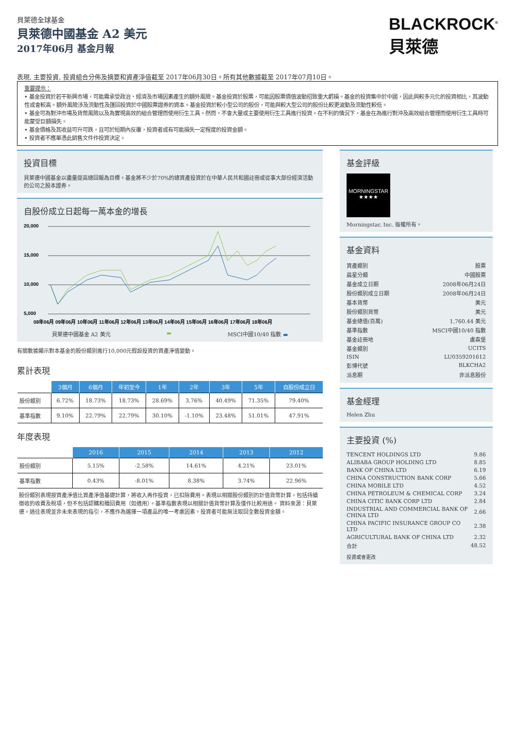貝萊德全球基金
貝萊德中國基金 A2 美元
2017年06月 基金月報
BLACKROCK<sup>®</sup>
貝萊德
表現, 主要投資, 投資組合分佈及摘要和資產淨值截至 2017年06月30日。所有其他數據截至 2017年07月10日。
重要提示：
• 基金投資於若干新興市場，可能需承受政治、經濟及市場因素產生的額外風險。基金投資於股票，可能因股票價值波動招致重大虧損。基金的投資集中於中國，因此與較多元化的投資相比，其波動性或會較高。額外風險涉及流動性及匯回投資於中國股票證券的資本。基金投資於較小型公司的股份，可能與較大型公司的股份比較更波動及流動性較低。
• 基金可為對沖市場及貨幣風險以及為實現高效的組合管理而使用衍生工具。然而，不會大量或主要使用衍生工具進行投資。在不利的情況下，基金在為進行對沖及高效組合管理而使用衍生工具時可能蒙受巨額損失。
• 基金價格及其收益可升可跌，且可於短期內反覆，投資者或有可能損失一定程度的投資金額。
• 投資者不應單憑此銷售文件作投資決定。
投資目標
貝萊德中國基金以盡量提高總回報為目標。基金將不少於70%的總資產投資於在中華人民共和國註冊或從事大部份經濟活動的公司之股本證券。
自股份成立日起每一萬本金的增長
20,000
15,000
10,000
5,000
08年06月 09年06月 10年06月 11年06月 12年06月 13年06月 14年06月 15年06月 16年06月 17年06月 18年06月
貝萊德中國基金 A2 美元 ▬ MSCI中國10/40 指數 ▬
有關數據顯示對本基金的股份類別進行10,000元假設投資的資產淨值變動。
累計表現
| | 3個月 | 6個月 | 年初至今 | 1年 | 2年 | 3年 | 5年 | 自股份成立日 |
| --- | --- | --- | --- | --- | --- | --- | --- | --- |
| 股份類別 | 6.72% | 18.73% | 18.73% | 28.69% | 3.76% | 40.49% | 71.35% | 79.40% |
| 基準指數 | 9.10% | 22.79% | 22.79% | 30.10% | -1.10% | 23.48% | 51.01% | 47.91% |
年度表現
| | 2016 | 2015 | 2014 | 2013 | 2012 |
| --- | --- | --- | --- | --- | --- |
| 股份類別 | 5.15% | -2.58% | 14.61% | 4.21% | 23.01% |
| 基準指數 | 0.43% | -8.01% | 8.38% | 3.74% | 22.96% |
股份類別表現按資產淨值比資產淨值基礎計算，將收入再作投資，已扣除費用。表現以相關股份類別的計值貨幣計算，包括持續徵收的收費及稅項，但不包括認購和贖回費用（如適用）。基準指數表現以相關計值貨幣計算及僅作比較用途。 資料來源：貝萊德。過往表現並非未來表現的指引，不應作為選擇一項產品的唯一考慮因素。投資者可能無法取回全數投資金額。
基金評級
MORNINGSTAR
★★★★
Morningstar, Inc. 版權所有。
基金資料
| 資產類別 | 股票 |
| 晨星分類 | 中國股票 |
| 基金成立日期 | 2008年06月24日 |
| 股份類別成立日期 | 2008年06月24日 |
| 基本貨幣 | 美元 |
| 股份類別貨幣 | 美元 |
| 基金總值(百萬) | 1,760.44 美元 |
| 基準指數 | MSCI中國10/40 指數 |
| 基金註冊地 | 盧森堡 |
| 基金類別 | UCITS |
| ISIN | LU0359201612 |
| 彭博代號 | BLKCHA2 |
| 派息期 | 非派息股份 |
基金經理
Helen Zhu
主要投資 (%)
| TENCENT HOLDINGS LTD | 9.86 |
| ALIBABA GROUP HOLDING LTD | 8.85 |
| BANK OF CHINA LTD | 6.19 |
| CHINA CONSTRUCTION BANK CORP | 5.66 |
| CHINA MOBILE LTD | 4.52 |
| CHINA PETROLEUM & CHEMICAL CORP | 3.24 |
| CHINA CITIC BANK CORP LTD | 2.84 |
| INDUSTRIAL AND COMMERCIAL BANK OF CHINA LTD | 2.66 |
| CHINA PACIFIC INSURANCE GROUP CO LTD | 2.38 |
| AGRICULTURAL BANK OF CHINA LTD | 2.32 |
| 合計 | 48.52 |
投資或會更改